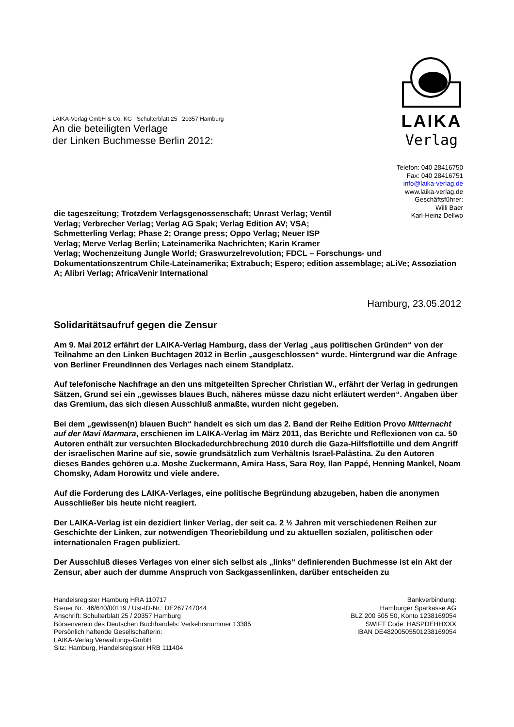LAIKA
Verlag
LAIKA-Verlag GmbH & Co. KG Schulterblatt 25 20357 Hamburg
An die beteiligten Verlage
der Linken Buchmesse Berlin 2012:
Telefon: 040 28416750
Fax: 040 28416751
info@laika-verlag.de
www.laika-verlag.de
Geschäftsführer:
Willi Baer
Karl-Heinz Dellwo
die tageszeitung; Trotzdem Verlagsgenossenschaft; Unrast Verlag; Ventil
Verlag; Verbrecher Verlag; Verlag AG Spak; Verlag Edition AV; VSA;
Schmetterling Verlag; Phase 2; Orange press; Oppo Verlag; Neuer ISP
Verlag; Merve Verlag Berlin; Lateinamerika Nachrichten; Karin Kramer
Verlag; Wochenzeitung Jungle World; Graswurzelrevolution; FDCL – Forschungs- und Dokumentationszentrum Chile-Lateinamerika; Extrabuch; Espero; edition assemblage; aLiVe; Assoziation A; Alibri Verlag; AfricaVenir International
Hamburg, 23.05.2012
Solidaritätsaufruf gegen die Zensur
Am 9. Mai 2012 erfährt der LAIKA-Verlag Hamburg, dass der Verlag „aus politischen Gründen“ von der Teilnahme an den Linken Buchtagen 2012 in Berlin „ausgeschlossen“ wurde. Hintergrund war die Anfrage von Berliner FreundInnen des Verlages nach einem Standplatz.
Auf telefonische Nachfrage an den uns mitgeteilten Sprecher Christian W., erfährt der Verlag in gedrungen Sätzen, Grund sei ein „gewisses blaues Buch, näheres müsse dazu nicht erläutert werden“. Angaben über das Gremium, das sich diesen Ausschluß anmaßte, wurden nicht gegeben.
Bei dem „gewissen(n) blauen Buch“ handelt es sich um das 2. Band der Reihe Edition Provo Mitternacht auf der Mavi Marmara, erschienen im LAIKA-Verlag im März 2011, das Berichte und Reflexionen von ca. 50 Autoren enthält zur versuchten Blockadedurchbrechung 2010 durch die Gaza-Hilfsflottille und dem Angriff der israelischen Marine auf sie, sowie grundsätzlich zum Verhältnis Israel-Palästina. Zu den Autoren dieses Bandes gehören u.a. Moshe Zuckermann, Amira Hass, Sara Roy, Ilan Pappé, Henning Mankel, Noam Chomsky, Adam Horowitz und viele andere.
Auf die Forderung des LAIKA-Verlages, eine politische Begründung abzugeben, haben die anonymen Ausschließer bis heute nicht reagiert.
Der LAIKA-Verlag ist ein dezidiert linker Verlag, der seit ca. 2 ½ Jahren mit verschiedenen Reihen zur Geschichte der Linken, zur notwendigen Theoriebildung und zu aktuellen sozialen, politischen oder internationalen Fragen publiziert.
Der Ausschluß dieses Verlages von einer sich selbst als „links“ definierenden Buchmesse ist ein Akt der Zensur, aber auch der dumme Anspruch von Sackgassenlinken, darüber entscheiden zu
Handelsregister Hamburg HRA 110717
Steuer Nr.: 46/640/00119 / Ust-ID-Nr.: DE267747044
Anschrift: Schulterblatt 25 / 20357 Hamburg
Börsenverein des Deutschen Buchhandels: Verkehrsnummer 13385
Persönlich haftende Gesellschafterin:
LAIKA-Verlag Verwaltungs-GmbH
Sitz: Hamburg, Handelsregister HRB 111404
Bankverbindung:
Hamburger Sparkasse AG
BLZ 200 505 50, Konto 1238169054
SWIFT Code: HASPDEHHXXX
IBAN DE48200505501238169054